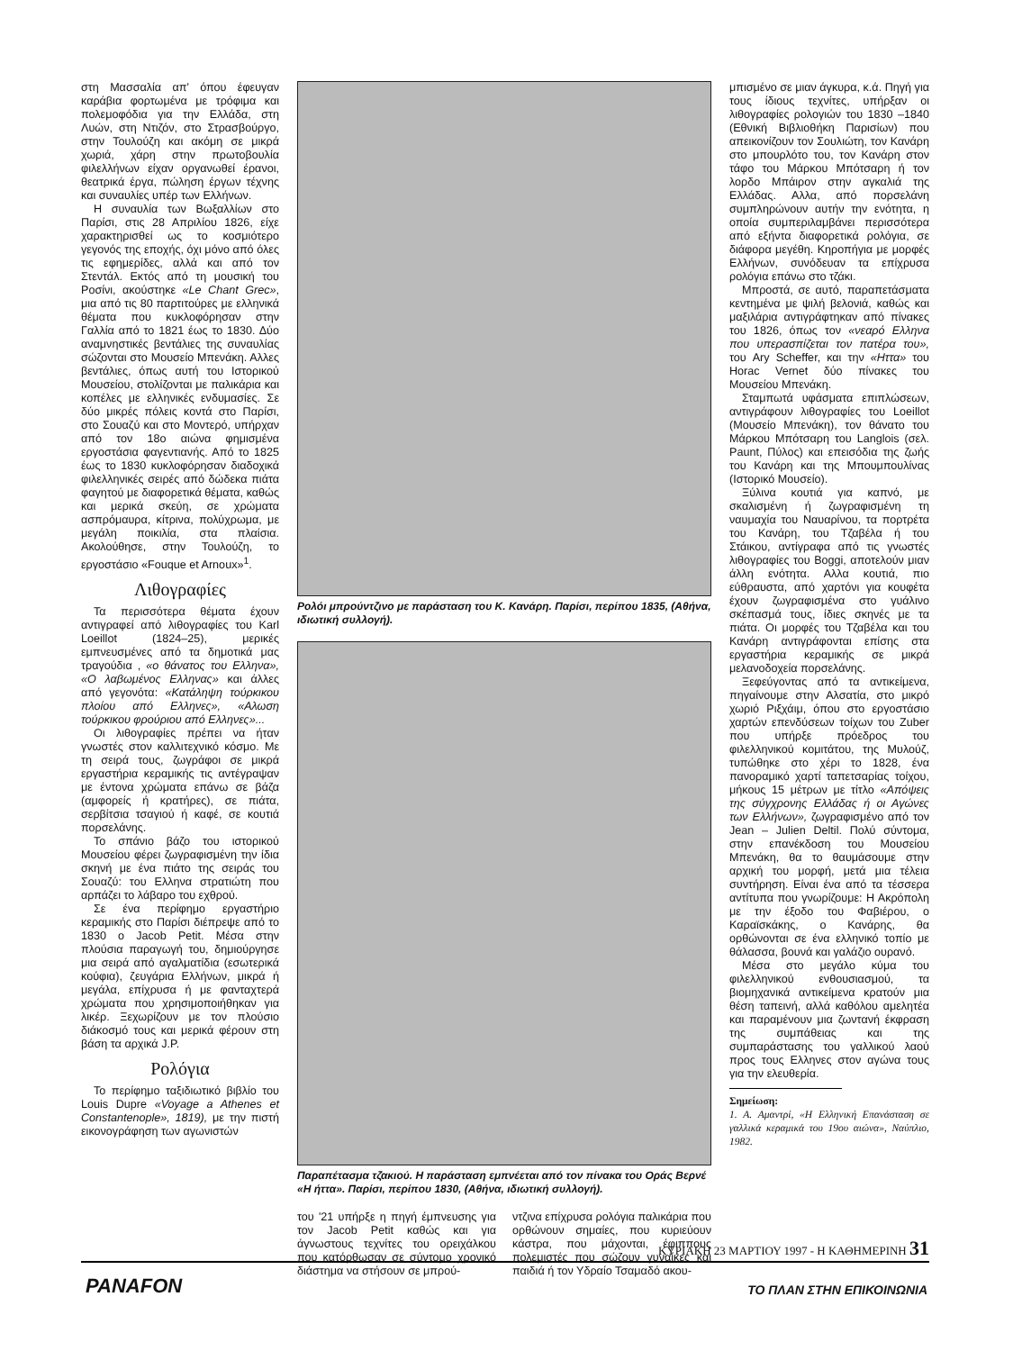στη Μασσαλία απ' όπου έφευγαν καράβια φορτωμένα με τρόφιμα και πολεμοφόδια για την Ελλάδα, στη Λυών, στη Ντιζόν, στο Στρασβούργο, στην Τουλούζη και ακόμη σε μικρά χωριά, χάρη στην πρωτοβουλία φιλελλήνων είχαν οργανωθεί έρανοι, θεατρικά έργα, πώληση έργων τέχνης και συναυλίες υπέρ των Ελλήνων.
Η συναυλία των Βωξαλλίων στο Παρίσι, στις 28 Απριλίου 1826, είχε χαρακτηρισθεί ως το κοσμιότερο γεγονός της εποχής, όχι μόνο από όλες τις εφημερίδες, αλλά και από τον Στεντάλ. Εκτός από τη μουσική του Ροσίνι, ακούστηκε «Le Chant Grec», μια από τις 80 παρτιτούρες με ελληνικά θέματα που κυκλοφόρησαν στην Γαλλία από το 1821 έως το 1830. Δύο αναμνηστικές βεντάλιες της συναυλίας σώζονται στο Μουσείο Μπενάκη. Αλλες βεντάλιες, όπως αυτή του Ιστορικού Μουσείου, στολίζονται με παλικάρια και κοπέλες με ελληνικές ενδυμασίες. Σε δύο μικρές πόλεις κοντά στο Παρίσι, στο Σουαζύ και στο Μοντερό, υπήρχαν από τον 18ο αιώνα φημισμένα εργοστάσια φαγεντιανής. Από το 1825 έως το 1830 κυκλοφόρησαν διαδοχικά φιλελληνικές σειρές από δώδεκα πιάτα φαγητού με διαφορετικά θέματα, καθώς και μερικά σκεύη, σε χρώματα ασπρόμαυρα, κίτρινα, πολύχρωμα, με μεγάλη ποικιλία, στα πλαίσια. Ακολούθησε, στην Τουλούζη, το εργοστάσιο «Fouque et Arnoux»<sup>1</sup>.
Λιθογραφίες
Τα περισσότερα θέματα έχουν αντιγραφεί από λιθογραφίες του Karl Loeillot (1824–25), μερικές εμπνευσμένες από τα δημοτικά μας τραγούδια , «ο θάνατος του Ελληνα», «Ο λαβωμένος Ελληνας» και άλλες από γεγονότα: «Κατάληψη τούρκικου πλοίου από Ελληνες», «Αλωση τούρκικου φρούριου από Ελληνες»...
Οι λιθογραφίες πρέπει να ήταν γνωστές στον καλλιτεχνικό κόσμο. Με τη σειρά τους, ζωγράφοι σε μικρά εργαστήρια κεραμικής τις αντέγραψαν με έντονα χρώματα επάνω σε βάζα (αμφορείς ή κρατήρες), σε πιάτα, σερβίτσια τσαγιού ή καφέ, σε κουτιά πορσελάνης.
Το σπάνιο βάζο του ιστορικού Μουσείου φέρει ζωγραφισμένη την ίδια σκηνή με ένα πιάτο της σειράς του Σουαζύ: του Ελληνα στρατιώτη που αρπάζει το λάβαρο του εχθρού.
Σε ένα περίφημο εργαστήριο κεραμικής στο Παρίσι διέπρεψε από το 1830 ο Jacob Petit. Μέσα στην πλούσια παραγωγή του, δημιούργησε μια σειρά από αγαλματίδια (εσωτερικά κούφια), ζευγάρια Ελλήνων, μικρά ή μεγάλα, επίχρυσα ή με φανταχτερά χρώματα που χρησιμοποιήθηκαν για λικέρ. Ξεχωρίζουν με τον πλούσιο διάκοσμό τους και μερικά φέρουν στη βάση τα αρχικά J.P.
Ρολόγια
Το περίφημο ταξιδιωτικό βιβλίο του Louis Dupre «Voyage a Athenes et Constantenople», 1819), με την πιστή εικονογράφηση των αγωνιστών
Ρολόι μπρούντζινο με παράσταση του Κ. Κανάρη. Παρίσι, περίπου 1835, (Αθήνα, ιδιωτική συλλογή).
Παραπέτασμα τζακιού. Η παράσταση εμπνέεται από τον πίνακα του Οράς Βερνέ «Η ήττα». Παρίσι, περίπου 1830, (Αθήνα, ιδιωτική συλλογή).
του '21 υπήρξε η πηγή έμπνευσης για τον Jacob Petit καθώς και για άγνωστους τεχνίτες του ορειχάλκου που κατόρθωσαν σε σύντομο χρονικό διάστημα να στήσουν σε μπρού-
ντζινα επίχρυσα ρολόγια παλικάρια που ορθώνουν σημαίες, που κυριεύουν κάστρα, που μάχονται, έφιππους πολεμιστές που σώζουν γυναίκες και παιδιά ή τον Υδραίο Τσαμαδό ακου-
μπισμένο σε μιαν άγκυρα, κ.ά. Πηγή για τους ίδιους τεχνίτες, υπήρξαν οι λιθογραφίες ρολογιών του 1830 –1840 (Εθνική Βιβλιοθήκη Παρισίων) που απεικονίζουν τον Σουλιώτη, τον Κανάρη στο μπουρλότο του, τον Κανάρη στον τάφο του Μάρκου Μπότσαρη ή τον λορδο Μπάιρον στην αγκαλιά της Ελλάδας. Αλλα, από πορσελάνη συμπληρώνουν αυτήν την ενότητα, η οποία συμπεριλαμβάνει περισσότερα από εξήντα διαφορετικά ρολόγια, σε διάφορα μεγέθη. Κηροπήγια με μορφές Ελλήνων, συνόδευαν τα επίχρυσα ρολόγια επάνω στο τζάκι.
Μπροστά, σε αυτό, παραπετάσματα κεντημένα με ψιλή βελονιά, καθώς και μαξιλάρια αντιγράφτηκαν από πίνακες του 1826, όπως τον «νεαρό Ελληνα που υπερασπίζεται τον πατέρα του», του Ary Scheffer, και την «Ηττα» του Horac Vernet δύο πίνακες του Μουσείου Μπενάκη.
Σταμπωτά υφάσματα επιπλώσεων, αντιγράφουν λιθογραφίες του Loeillot (Μουσείο Μπενάκη), τον θάνατο του Μάρκου Μπότσαρη του Langlois (σελ. Paunt, Πύλος) και επεισόδια της ζωής του Κανάρη και της Μπουμπουλίνας (Ιστορικό Μουσείο).
Ξύλινα κουτιά για καπνό, με σκαλισμένη ή ζωγραφισμένη τη ναυμαχία του Ναυαρίνου, τα πορτρέτα του Κανάρη, του Τζαβέλα ή του Στάικου, αντίγραφα από τις γνωστές λιθογραφίες του Boggi, αποτελούν μιαν άλλη ενότητα. Αλλα κουτιά, πιο εύθραυστα, από χαρτόνι για κουφέτα έχουν ζωγραφισμένα στο γυάλινο σκέπασμά τους, ίδιες σκηνές με τα πιάτα. Οι μορφές του Τζαβέλα και του Κανάρη αντιγράφονται επίσης στα εργαστήρια κεραμικής σε μικρά μελανοδοχεία πορσελάνης.
Ξεφεύγοντας από τα αντικείμενα, πηγαίνουμε στην Αλσατία, στο μικρό χωριό Ριξχάιμ, όπου στο εργοστάσιο χαρτών επενδύσεων τοίχων του Zuber που υπήρξε πρόεδρος του φιλελληνικού κομιτάτου, της Μυλούζ, τυπώθηκε στο χέρι το 1828, ένα πανοραμικό χαρτί ταπετσαρίας τοίχου, μήκους 15 μέτρων με τίτλο «Απόψεις της σύγχρονης Ελλάδας ή οι Αγώνες των Ελλήνων», ζωγραφισμένο από τον Jean – Julien Deltil. Πολύ σύντομα, στην επανέκδοση του Μουσείου Μπενάκη, θα το θαυμάσουμε στην αρχική του μορφή, μετά μια τέλεια συντήρηση. Είναι ένα από τα τέσσερα αντίτυπα που γνωρίζουμε: Η Ακρόπολη με την έξοδο του Φαβιέρου, ο Καραϊσκάκης, ο Κανάρης, θα ορθώνονται σε ένα ελληνικό τοπίο με θάλασσα, βουνά και γαλάζιο ουρανό.
Μέσα στο μεγάλο κύμα του φιλελληνικού ενθουσιασμού, τα βιομηχανικά αντικείμενα κρατούν μια θέση ταπεινή, αλλά καθόλου αμελητέα και παραμένουν μια ζωντανή έκφραση της συμπάθειας και της συμπαράστασης του γαλλικού λαού προς τους Ελληνες στον αγώνα τους για την ελευθερία.
Σημείωση:
1. Α. Αμαντρί, «Η Ελληνική Επανάσταση σε γαλλικά κεραμικά του 19ου αιώνα», Ναύπλιο, 1982.
ΚΥΡΙΑΚΗ 23 ΜΑΡΤΙΟΥ 1997 - Η ΚΑΘΗΜΕΡΙΝΗ 31
PANAFON ΤΟ ΠΛΑΝ ΣΤΗΝ ΕΠΙΚΟΙΝΩΝΙΑ